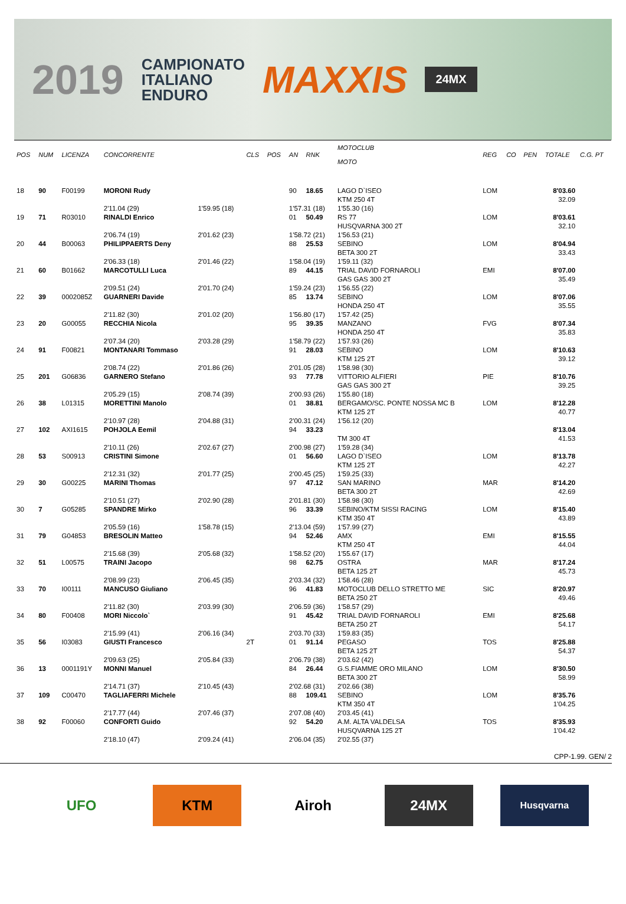2019 CAMPIONATO
ITALIANO
ENDURO MAXXIS 24MX
| POS | NUM | LICENZA | CONCORRENTE | | CLS | POS | AN | RNK | MOTOCLUB MOTO | REG | CO | PEN | TOTALE | C.G. PT |
| --- | --- | --- | --- | --- | --- | --- | --- | --- | --- | --- | --- | --- | --- | --- |
| 18 | 90 | F00199 | MORONI Rudy | | | | 90 | 18.65 | LAGO D`ISEO KTM 250 4T | LOM | | | 8'03.60 32.09 | |
| | | | 2'11.04 (29) | 1'59.95 (18) | | | 1'57.31 (18) | | 1'55.30 (16) | | | | | |
| 19 | 71 | R03010 | RINALDI Enrico | | | | 01 | 50.49 | RS 77 HUSQVARNA 300 2T | LOM | | | 8'03.61 32.10 | |
| | | | 2'06.74 (19) | 2'01.62 (23) | | | 1'58.72 (21) | | 1'56.53 (21) | | | | | |
| 20 | 44 | B00063 | PHILIPPAERTS Deny | | | | 88 | 25.53 | SEBINO BETA 300 2T | LOM | | | 8'04.94 33.43 | |
| | | | 2'06.33 (18) | 2'01.46 (22) | | | 1'58.04 (19) | | 1'59.11 (32) | | | | | |
| 21 | 60 | B01662 | MARCOTULLI Luca | | | | 89 | 44.15 | TRIAL DAVID FORNAROLI GAS GAS 300 2T | EMI | | | 8'07.00 35.49 | |
| | | | 2'09.51 (24) | 2'01.70 (24) | | | 1'59.24 (23) | | 1'56.55 (22) | | | | | |
| 22 | 39 | 0002085Z | GUARNERI Davide | | | | 85 | 13.74 | SEBINO HONDA 250 4T | LOM | | | 8'07.06 35.55 | |
| | | | 2'11.82 (30) | 2'01.02 (20) | | | 1'56.80 (17) | | 1'57.42 (25) | | | | | |
| 23 | 20 | G00055 | RECCHIA Nicola | | | | 95 | 39.35 | MANZANO HONDA 250 4T | FVG | | | 8'07.34 35.83 | |
| | | | 2'07.34 (20) | 2'03.28 (29) | | | 1'58.79 (22) | | 1'57.93 (26) | | | | | |
| 24 | 91 | F00821 | MONTANARI Tommaso | | | | 91 | 28.03 | SEBINO KTM 125 2T | LOM | | | 8'10.63 39.12 | |
| | | | 2'08.74 (22) | 2'01.86 (26) | | | 2'01.05 (28) | | 1'58.98 (30) | | | | | |
| 25 | 201 | G06836 | GARNERO Stefano | | | | 93 | 77.78 | VITTORIO ALFIERI GAS GAS 300 2T | PIE | | | 8'10.76 39.25 | |
| | | | 2'05.29 (15) | 2'08.74 (39) | | | 2'00.93 (26) | | 1'55.80 (18) | | | | | |
| 26 | 38 | L01315 | MORETTINI Manolo | | | | 01 | 38.81 | BERGAMO/SC. PONTE NOSSA MC B KTM 125 2T | LOM | | | 8'12.28 40.77 | |
| | | | 2'10.97 (28) | 2'04.88 (31) | | | 2'00.31 (24) | | 1'56.12 (20) | | | | | |
| 27 | 102 | AXI1615 | POHJOLA Eemil | | | | 94 | 33.23 | TM 300 4T | | | | 8'13.04 41.53 | |
| | | | 2'10.11 (26) | 2'02.67 (27) | | | 2'00.98 (27) | | 1'59.28 (34) | | | | | |
| 28 | 53 | S00913 | CRISTINI Simone | | | | 01 | 56.60 | LAGO D`ISEO KTM 125 2T | LOM | | | 8'13.78 42.27 | |
| | | | 2'12.31 (32) | 2'01.77 (25) | | | 2'00.45 (25) | | 1'59.25 (33) | | | | | |
| 29 | 30 | G00225 | MARINI Thomas | | | | 97 | 47.12 | SAN MARINO BETA 300 2T | MAR | | | 8'14.20 42.69 | |
| | | | 2'10.51 (27) | 2'02.90 (28) | | | 2'01.81 (30) | | 1'58.98 (30) | | | | | |
| 30 | 7 | G05285 | SPANDRE Mirko | | | | 96 | 33.39 | SEBINO/KTM SISSI RACING KTM 350 4T | LOM | | | 8'15.40 43.89 | |
| | | | 2'05.59 (16) | 1'58.78 (15) | | | 2'13.04 (59) | | 1'57.99 (27) | | | | | |
| 31 | 79 | G04853 | BRESOLIN Matteo | | | | 94 | 52.46 | AMX KTM 250 4T | EMI | | | 8'15.55 44.04 | |
| | | | 2'15.68 (39) | 2'05.68 (32) | | | 1'58.52 (20) | | 1'55.67 (17) | | | | | |
| 32 | 51 | L00575 | TRAINI Jacopo | | | | 98 | 62.75 | OSTRA BETA 125 2T | MAR | | | 8'17.24 45.73 | |
| | | | 2'08.99 (23) | 2'06.45 (35) | | | 2'03.34 (32) | | 1'58.46 (28) | | | | | |
| 33 | 70 | I00111 | MANCUSO Giuliano | | | | 96 | 41.83 | MOTOCLUB DELLO STRETTO ME BETA 250 2T | SIC | | | 8'20.97 49.46 | |
| | | | 2'11.82 (30) | 2'03.99 (30) | | | 2'06.59 (36) | | 1'58.57 (29) | | | | | |
| 34 | 80 | F00408 | MORI Niccolo` | | | | 91 | 45.42 | TRIAL DAVID FORNAROLI BETA 250 2T | EMI | | | 8'25.68 54.17 | |
| | | | 2'15.99 (41) | 2'06.16 (34) | | | 2'03.70 (33) | | 1'59.83 (35) | | | | | |
| 35 | 56 | I03083 | GIUSTI Francesco | | 2T | | 01 | 91.14 | PEGASO BETA 125 2T | TOS | | | 8'25.88 54.37 | |
| | | | 2'09.63 (25) | 2'05.84 (33) | | | 2'06.79 (38) | | 2'03.62 (42) | | | | | |
| 36 | 13 | 0001191Y | MONNI Manuel | | | | 84 | 26.44 | G.S.FIAMME ORO MILANO BETA 300 2T | LOM | | | 8'30.50 58.99 | |
| | | | 2'14.71 (37) | 2'10.45 (43) | | | 2'02.68 (31) | | 2'02.66 (38) | | | | | |
| 37 | 109 | C00470 | TAGLIAFERRI Michele | | | | 88 | 109.41 | SEBINO KTM 350 4T | LOM | | | 8'35.76 1'04.25 | |
| | | | 2'17.77 (44) | 2'07.46 (37) | | | 2'07.08 (40) | | 2'03.45 (41) | | | | | |
| 38 | 92 | F00060 | CONFORTI Guido | | | | 92 | 54.20 | A.M. ALTA VALDELSA HUSQVARNA 125 2T | TOS | | | 8'35.93 1'04.42 | |
| | | | 2'18.10 (47) | 2'09.24 (41) | | | 2'06.04 (35) | | 2'02.55 (37) | | | | | |
CPP-1.99. GEN/ 2
UFO KTM Airoh 24MX
Husqvarna